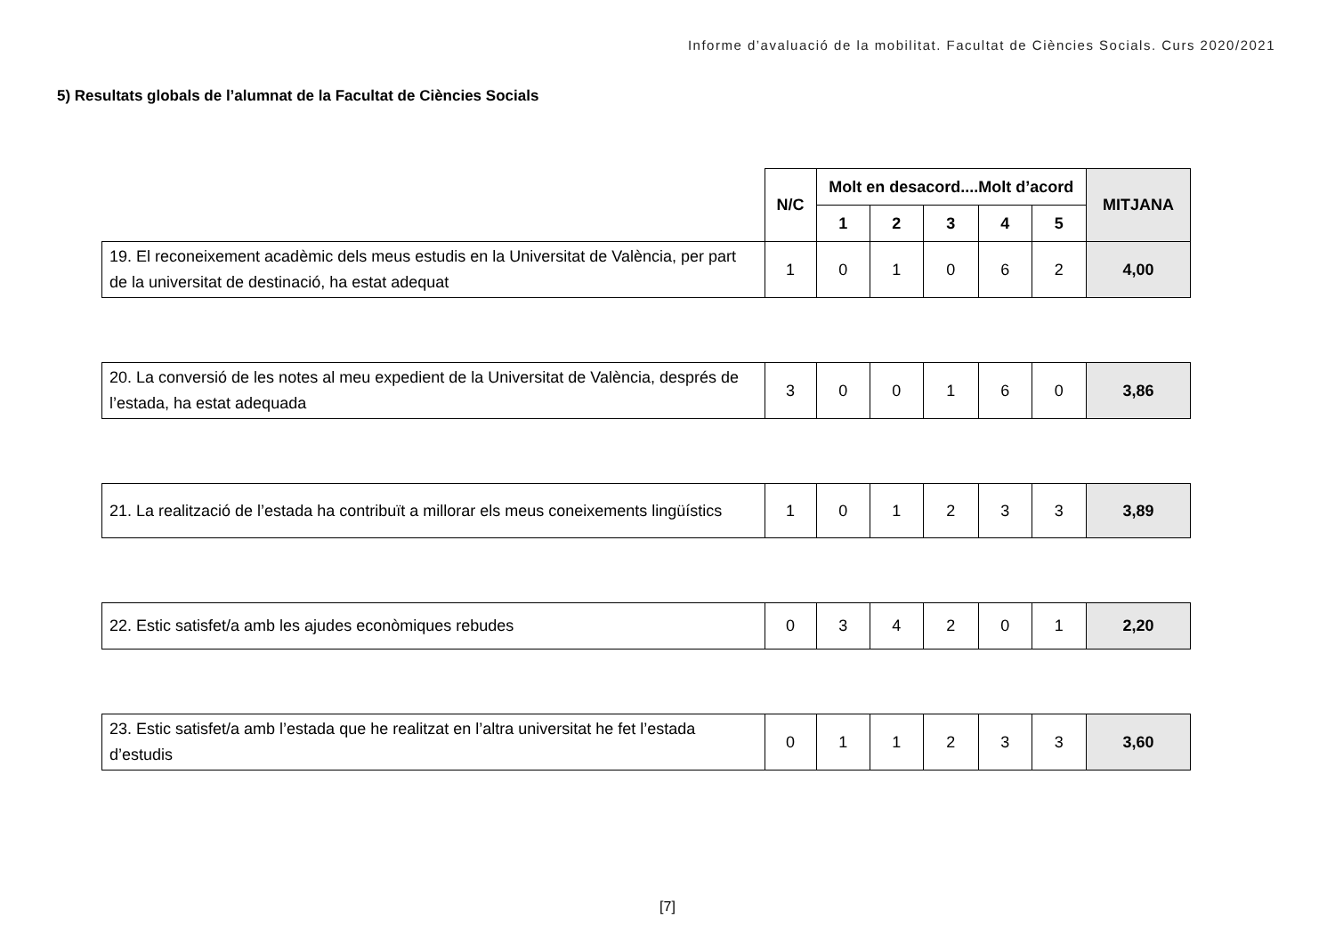Informe d’avaluació de la mobilitat. Facultat de Ciències Socials. Curs 2020/2021
5) Resultats globals de l’alumnat de la Facultat de Ciències Socials
| | N/C | Molt en desacord....Molt d’acord | | | | | MITJANA |
| | | 1 | 2 | 3 | 4 | 5 | |
| 19. El reconeixement acadèmic dels meus estudis en la Universitat de València, per part de la universitat de destinació, ha estat adequat | 1 | 0 | 1 | 0 | 6 | 2 | 4,00 |
| 20. La conversió de les notes al meu expedient de la Universitat de València, després de l’estada, ha estat adequada | 3 | 0 | 0 | 1 | 6 | 0 | 3,86 |
| 21. La realització de l’estada ha contribuït a millorar els meus coneixements lingüístics | 1 | 0 | 1 | 2 | 3 | 3 | 3,89 |
| 22. Estic satisfet/a amb les ajudes econòmiques rebudes | 0 | 3 | 4 | 2 | 0 | 1 | 2,20 |
| 23. Estic satisfet/a amb l’estada que he realitzat en l’altra universitat he fet l’estada d’estudis | 0 | 1 | 1 | 2 | 3 | 3 | 3,60 |
[7]